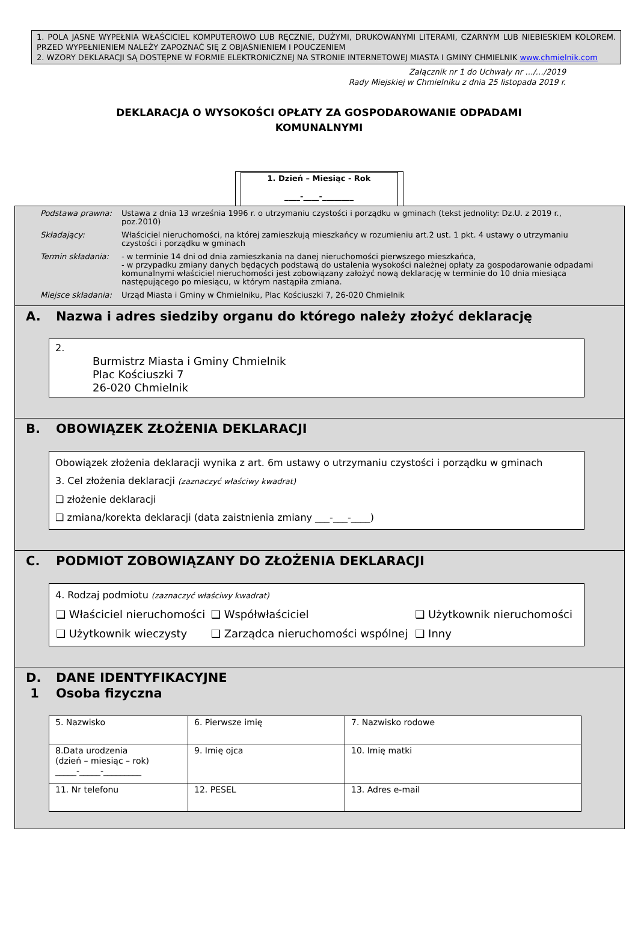1. POLA JASNE WYPEŁNIA WŁAŚCICIEL KOMPUTEROWO LUB RĘCZNIE, DUŻYMI, DRUKOWANYMI LITERAMI, CZARNYM LUB NIEBIESKIEM KOLOREM. PRZED WYPEŁNIENIEM NALEŻY ZAPOZNAĆ SIĘ Z OBJAŚNIENIEM I POUCZENIEM
2. WZORY DEKLARACJI SĄ DOSTĘPNE W FORMIE ELEKTRONICZNEJ NA STRONIE INTERNETOWEJ MIASTA I GMINY CHMIELNIK www.chmielnik.com
Załącznik nr 1 do Uchwały nr …/…/2019
Rady Miejskiej w Chmielniku z dnia 25 listopada 2019 r.
DEKLARACJA O WYSOKOŚCI OPŁATY ZA GOSPODAROWANIE ODPADAMI KOMUNALNYMI
1. Dzień – Miesiąc - Rok
____-____-________
| Podstawa prawna: | Ustawa z dnia 13 września 1996 r. o utrzymaniu czystości i porządku w gminach (tekst jednolity: Dz.U. z 2019 r., poz.2010) |
| Składający: | Właściciel nieruchomości, na której zamieszkują mieszkańcy w rozumieniu art.2 ust. 1 pkt. 4 ustawy o utrzymaniu czystości i porządku w gminach |
| Termin składania: | - w terminie 14 dni od dnia zamieszkania na danej nieruchomości pierwszego mieszkańca, - w przypadku zmiany danych będących podstawą do ustalenia wysokości należnej opłaty za gospodarowanie odpadami komunalnymi właściciel nieruchomości jest zobowiązany założyć nową deklarację w terminie do 10 dnia miesiąca następującego po miesiącu, w którym nastąpiła zmiana. |
| Miejsce składania: | Urząd Miasta i Gminy w Chmielniku, Plac Kościuszki 7, 26-020 Chmielnik |
A. Nazwa i adres siedziby organu do którego należy złożyć deklarację
2.
Burmistrz Miasta i Gminy Chmielnik
Plac Kościuszki 7
26-020 Chmielnik
B. OBOWIĄZEK ZŁOŻENIA DEKLARACJI
Obowiązek złożenia deklaracji wynika z art. 6m ustawy o utrzymaniu czystości i porządku w gminach
3. Cel złożenia deklaracji (zaznaczyć właściwy kwadrat)
❑ złożenie deklaracji
❑ zmiana/korekta deklaracji (data zaistnienia zmiany ___-___-____)
C. PODMIOT ZOBOWIĄZANY DO ZŁOŻENIA DEKLARACJI
4. Rodzaj podmiotu (zaznaczyć właściwy kwadrat)
| ❑ Właściciel nieruchomości | ❑ Współwłaściciel | ❑ Użytkownik nieruchomości |
| ❑ Użytkownik wieczysty | ❑ Zarządca nieruchomości wspólnej | ❑ Inny |
D.
1 DANE IDENTYFIKACYJNE
Osoba fizyczna
| 5. Nazwisko | 6. Pierwsze imię | 7. Nazwisko rodowe |
| 8.Data urodzenia (dzień – miesiąc – rok) _____-_____-_________ | 9. Imię ojca | 10. Imię matki |
| 11. Nr telefonu | 12. PESEL | 13. Adres e-mail |